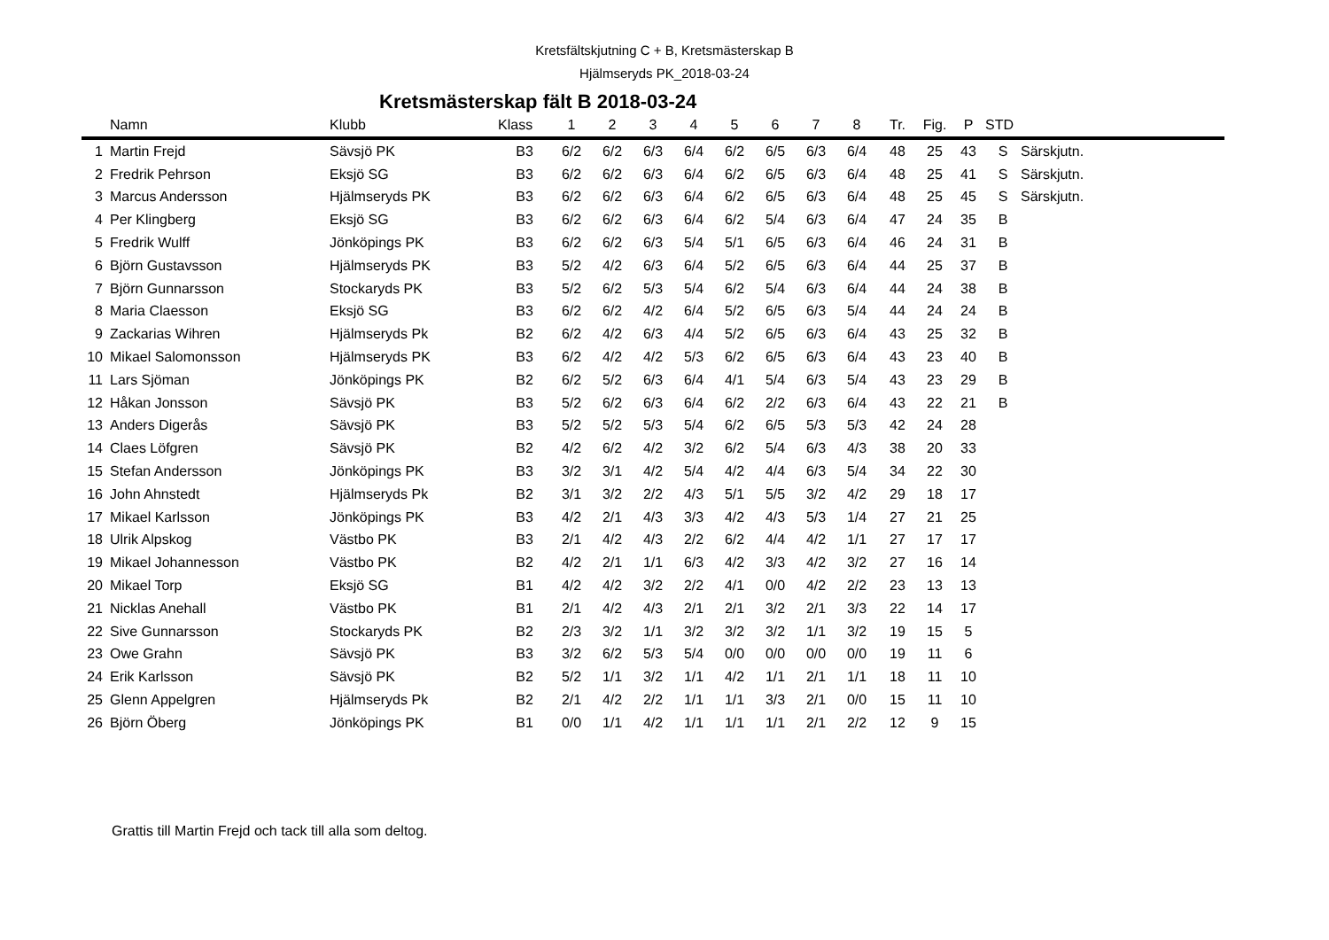Kretsfältskjutning C + B, Kretsmästerskap B
Hjälmseryds PK_2018-03-24
Kretsmästerskap fält B 2018-03-24
| | Namn | Klubb | Klass | 1 | 2 | 3 | 4 | 5 | 6 | 7 | 8 | Tr. | Fig. | P | STD | |
| --- | --- | --- | --- | --- | --- | --- | --- | --- | --- | --- | --- | --- | --- | --- | --- | --- |
| 1 | Martin Frejd | Sävsjö PK | B3 | 6/2 | 6/2 | 6/3 | 6/4 | 6/2 | 6/5 | 6/3 | 6/4 | 48 | 25 | 43 | S | Särskjutn. |
| 2 | Fredrik Pehrson | Eksjö SG | B3 | 6/2 | 6/2 | 6/3 | 6/4 | 6/2 | 6/5 | 6/3 | 6/4 | 48 | 25 | 41 | S | Särskjutn. |
| 3 | Marcus Andersson | Hjälmseryds PK | B3 | 6/2 | 6/2 | 6/3 | 6/4 | 6/2 | 6/5 | 6/3 | 6/4 | 48 | 25 | 45 | S | Särskjutn. |
| 4 | Per Klingberg | Eksjö SG | B3 | 6/2 | 6/2 | 6/3 | 6/4 | 6/2 | 5/4 | 6/3 | 6/4 | 47 | 24 | 35 | B | |
| 5 | Fredrik Wulff | Jönköpings PK | B3 | 6/2 | 6/2 | 6/3 | 5/4 | 5/1 | 6/5 | 6/3 | 6/4 | 46 | 24 | 31 | B | |
| 6 | Björn Gustavsson | Hjälmseryds PK | B3 | 5/2 | 4/2 | 6/3 | 6/4 | 5/2 | 6/5 | 6/3 | 6/4 | 44 | 25 | 37 | B | |
| 7 | Björn Gunnarsson | Stockaryds PK | B3 | 5/2 | 6/2 | 5/3 | 5/4 | 6/2 | 5/4 | 6/3 | 6/4 | 44 | 24 | 38 | B | |
| 8 | Maria Claesson | Eksjö SG | B3 | 6/2 | 6/2 | 4/2 | 6/4 | 5/2 | 6/5 | 6/3 | 5/4 | 44 | 24 | 24 | B | |
| 9 | Zackarias Wihren | Hjälmseryds Pk | B2 | 6/2 | 4/2 | 6/3 | 4/4 | 5/2 | 6/5 | 6/3 | 6/4 | 43 | 25 | 32 | B | |
| 10 | Mikael Salomonsson | Hjälmseryds PK | B3 | 6/2 | 4/2 | 4/2 | 5/3 | 6/2 | 6/5 | 6/3 | 6/4 | 43 | 23 | 40 | B | |
| 11 | Lars Sjöman | Jönköpings PK | B2 | 6/2 | 5/2 | 6/3 | 6/4 | 4/1 | 5/4 | 6/3 | 5/4 | 43 | 23 | 29 | B | |
| 12 | Håkan Jonsson | Sävsjö PK | B3 | 5/2 | 6/2 | 6/3 | 6/4 | 6/2 | 2/2 | 6/3 | 6/4 | 43 | 22 | 21 | B | |
| 13 | Anders Digerås | Sävsjö PK | B3 | 5/2 | 5/2 | 5/3 | 5/4 | 6/2 | 6/5 | 5/3 | 5/3 | 42 | 24 | 28 | | |
| 14 | Claes Löfgren | Sävsjö PK | B2 | 4/2 | 6/2 | 4/2 | 3/2 | 6/2 | 5/4 | 6/3 | 4/3 | 38 | 20 | 33 | | |
| 15 | Stefan Andersson | Jönköpings PK | B3 | 3/2 | 3/1 | 4/2 | 5/4 | 4/2 | 4/4 | 6/3 | 5/4 | 34 | 22 | 30 | | |
| 16 | John Ahnstedt | Hjälmseryds Pk | B2 | 3/1 | 3/2 | 2/2 | 4/3 | 5/1 | 5/5 | 3/2 | 4/2 | 29 | 18 | 17 | | |
| 17 | Mikael Karlsson | Jönköpings PK | B3 | 4/2 | 2/1 | 4/3 | 3/3 | 4/2 | 4/3 | 5/3 | 1/4 | 27 | 21 | 25 | | |
| 18 | Ulrik Alpskog | Västbo PK | B3 | 2/1 | 4/2 | 4/3 | 2/2 | 6/2 | 4/4 | 4/2 | 1/1 | 27 | 17 | 17 | | |
| 19 | Mikael Johannesson | Västbo PK | B2 | 4/2 | 2/1 | 1/1 | 6/3 | 4/2 | 3/3 | 4/2 | 3/2 | 27 | 16 | 14 | | |
| 20 | Mikael Torp | Eksjö SG | B1 | 4/2 | 4/2 | 3/2 | 2/2 | 4/1 | 0/0 | 4/2 | 2/2 | 23 | 13 | 13 | | |
| 21 | Nicklas Anehall | Västbo PK | B1 | 2/1 | 4/2 | 4/3 | 2/1 | 2/1 | 3/2 | 2/1 | 3/3 | 22 | 14 | 17 | | |
| 22 | Sive Gunnarsson | Stockaryds PK | B2 | 2/3 | 3/2 | 1/1 | 3/2 | 3/2 | 3/2 | 1/1 | 3/2 | 19 | 15 | 5 | | |
| 23 | Owe Grahn | Sävsjö PK | B3 | 3/2 | 6/2 | 5/3 | 5/4 | 0/0 | 0/0 | 0/0 | 0/0 | 19 | 11 | 6 | | |
| 24 | Erik Karlsson | Sävsjö PK | B2 | 5/2 | 1/1 | 3/2 | 1/1 | 4/2 | 1/1 | 2/1 | 1/1 | 18 | 11 | 10 | | |
| 25 | Glenn Appelgren | Hjälmseryds Pk | B2 | 2/1 | 4/2 | 2/2 | 1/1 | 1/1 | 3/3 | 2/1 | 0/0 | 15 | 11 | 10 | | |
| 26 | Björn Öberg | Jönköpings PK | B1 | 0/0 | 1/1 | 4/2 | 1/1 | 1/1 | 1/1 | 2/1 | 2/2 | 12 | 9 | 15 | | |
Grattis till Martin Frejd och tack till alla som deltog.